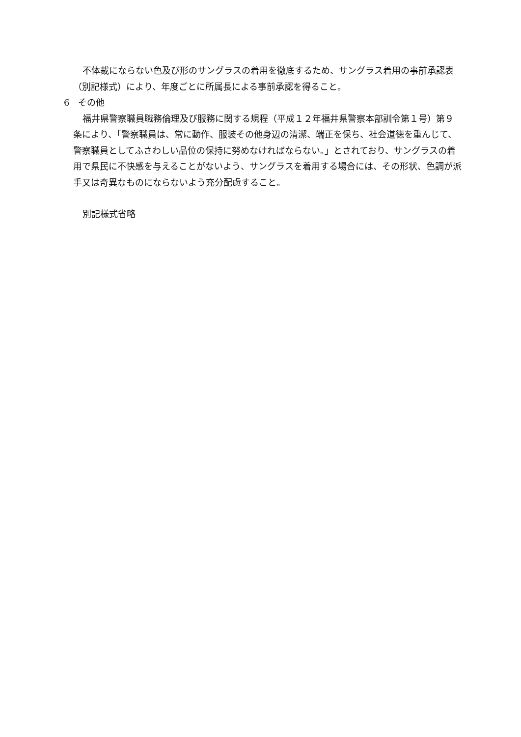不体裁にならない色及び形のサングラスの着用を徹底するため、サングラス着用の事前承認表（別記様式）により、年度ごとに所属長による事前承認を得ること。
6　その他
福井県警察職員職務倫理及び服務に関する規程（平成１２年福井県警察本部訓令第１号）第９条により、「警察職員は、常に動作、服装その他身辺の清潔、端正を保ち、社会道徳を重んじて、警察職員としてふさわしい品位の保持に努めなければならない。」とされており、サングラスの着用で県民に不快感を与えることがないよう、サングラスを着用する場合には、その形状、色調が派手又は奇異なものにならないよう充分配慮すること。
別記様式省略